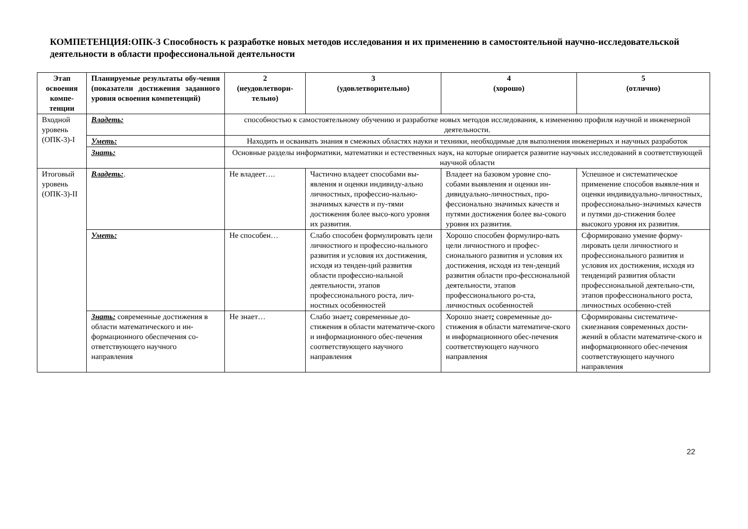КОМПЕТЕНЦИЯ:ОПК-3 Способность к разработке новых методов исследования и их применению в самостоятельной научно-исследовательской деятельности в области профессиональной деятельности
| Этап освоения компе-тенции | Планируемые результаты обу-чения (показатели достижения заданного уровня освоения компетенций) | 2 (неудовлетвори-тельно) | 3 (удовлетворительно) | 4 (хорошо) | 5 (отлично) |
| --- | --- | --- | --- | --- | --- |
| Входной уровень (ОПК-3)-I | Владеть: | способностью к самостоятельному обучению и разработке новых методов исследования, к изменению профиля научной и инженерной деятельности. | | | |
| | Уметь: | Находить и осваивать знания в смежных областях науки и техники, необходимые для выполнения инженерных и научных разработок | | | |
| | Знать: | Основные разделы информатики, математики и естественных наук, на которые опирается развитие научных исследований в соответствующей научной области | | | |
| Итоговый уровень (ОПК-3)-II | Владеть: . | Не владеет…. | Частично владеет способами вы-явления и оценки индивиду-ально личностных, профессио-нально-значимых качеств и пу-тями достижения более высо-кого уровня их развития. | Владеет на базовом уровне спо-собами выявления и оценки ин-дивидуально-личностных, про-фессионально значимых качеств и путями достижения более вы-сокого уровня их развития. | Успешное и систематическое применение способов выявле-ния и оценки индивидуально-личностных, профессионально-значимых качеств и путями до-стижения более высокого уровня их развития. |
| | Уметь: | Не способен… | Слабо способен формулировать цели личностного и профессио-нального развития и условия их достижения, исходя из тенден-ций развития области профессио-нальной деятельности, этапов профессионального роста, лич-ностных особенностей | Хорошо способен формулиро-вать цели личностного и профес-сионального развития и условия их достижения, исходя из тен-денций развития области про-фессиональной деятельности, этапов профессионального ро-ста, личностных особенностей | Сформировано умение форму-лировать цели личностного и профессионального развития и условия их достижения, исходя из тенденций развития области профессиональной деятельно-сти, этапов профессионального роста, личностных особенно-стей |
| | Знать: современные достижения в области математического и ин-формационного обеспечения со-ответствующего научного направления | Не знает… | Слабо знает : современные до-стижения в области математиче-ского и информационного обес-печения соответствующего научного направления | Хорошо знает : современные до-стижения в области математиче-ского и информационного обес-печения соответствующего научного направления | Сформированы систематиче-скиезнания современных дости-жений в области математиче-ского и информационного обес-печения соответствующего научного направления |
22